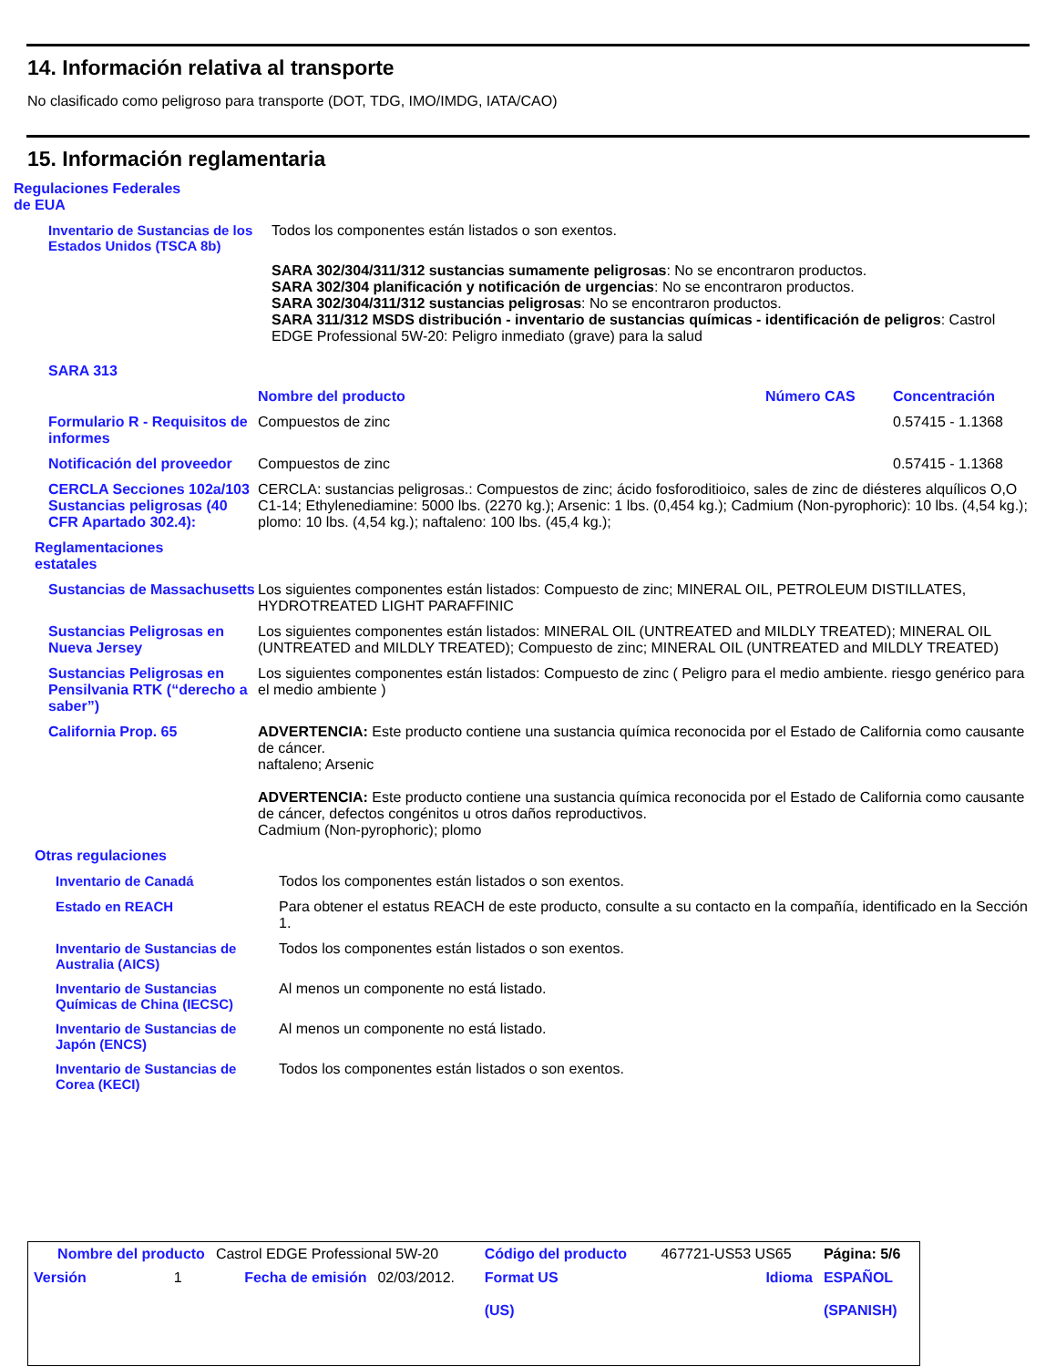14. Información relativa al transporte
No clasificado como peligroso para transporte (DOT, TDG, IMO/IMDG, IATA/CAO)
15. Información reglamentaria
Regulaciones Federales de EUA
| Inventario de Sustancias de los Estados Unidos (TSCA 8b) | Todos los componentes están listados o son exentos. |
| | SARA 302/304/311/312 sustancias sumamente peligrosas : No se encontraron productos. SARA 302/304 planificación y notificación de urgencias : No se encontraron productos. SARA 302/304/311/312 sustancias peligrosas : No se encontraron productos. SARA 311/312 MSDS distribución - inventario de sustancias químicas - identificación de peligros : Castrol EDGE Professional 5W-20: Peligro inmediato (grave) para la salud |
| SARA 313 | | | |
| | Nombre del producto | Número CAS | Concentración |
| Formulario R - Requisitos de informes | Compuestos de zinc | | 0.57415 - 1.1368 |
| Notificación del proveedor | Compuestos de zinc | | 0.57415 - 1.1368 |
| CERCLA Secciones 102a/103 Sustancias peligrosas (40 CFR Apartado 302.4): | CERCLA: sustancias peligrosas.: Compuestos de zinc; ácido fosforoditioico, sales de zinc de diésteres alquílicos O,O C1-14; Ethylenediamine: 5000 lbs. (2270 kg.); Arsenic: 1 lbs. (0,454 kg.); Cadmium (Non-pyrophoric): 10 lbs. (4,54 kg.); plomo: 10 lbs. (4,54 kg.); naftaleno: 100 lbs. (45,4 kg.); | | |
| Reglamentaciones estatales | | | |
| Sustancias de Massachusetts | Los siguientes componentes están listados: Compuesto de zinc; MINERAL OIL, PETROLEUM DISTILLATES, HYDROTREATED LIGHT PARAFFINIC | | |
| Sustancias Peligrosas en Nueva Jersey | Los siguientes componentes están listados: MINERAL OIL (UNTREATED and MILDLY TREATED); MINERAL OIL (UNTREATED and MILDLY TREATED); Compuesto de zinc; MINERAL OIL (UNTREATED and MILDLY TREATED) | | |
| Sustancias Peligrosas en Pensilvania RTK (“derecho a saber”) | Los siguientes componentes están listados: Compuesto de zinc ( Peligro para el medio ambiente. riesgo genérico para el medio ambiente ) | | |
| California Prop. 65 | ADVERTENCIA: Este producto contiene una sustancia química reconocida por el Estado de California como causante de cáncer. naftaleno; Arsenic ADVERTENCIA: Este producto contiene una sustancia química reconocida por el Estado de California como causante de cáncer, defectos congénitos u otros daños reproductivos. Cadmium (Non-pyrophoric); plomo | | |
| Otras regulaciones | | | |
| Inventario de Canadá | Todos los componentes están listados o son exentos. |
| Estado en REACH | Para obtener el estatus REACH de este producto, consulte a su contacto en la compañía, identificado en la Sección 1. |
| Inventario de Sustancias de Australia (AICS) | Todos los componentes están listados o son exentos. |
| Inventario de Sustancias Químicas de China (IECSC) | Al menos un componente no está listado. |
| Inventario de Sustancias de Japón (ENCS) | Al menos un componente no está listado. |
| Inventario de Sustancias de Corea (KECI) | Todos los componentes están listados o son exentos. |
| Nombre del producto | | Castrol EDGE Professional 5W-20 | | Código del producto | 467721-US53 US65 | Página: 5/6 |
| Versión | 1 | Fecha de emisión | 02/03/2012. | Format US (US) | Idioma | ESPAÑOL (SPANISH) |